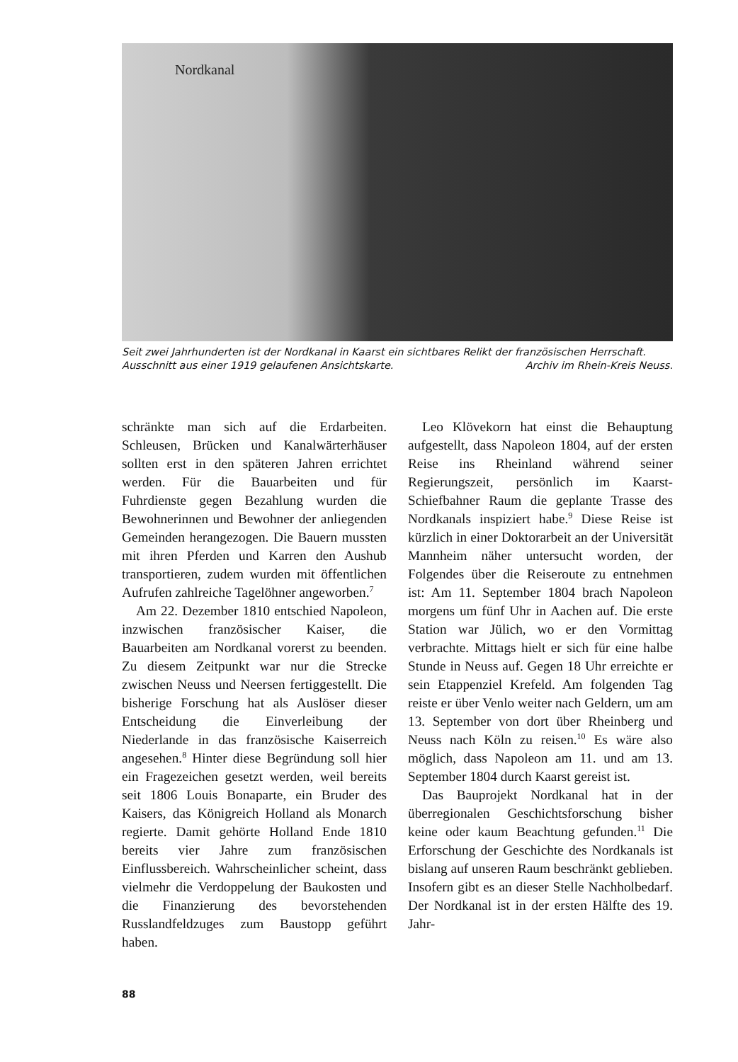Nordkanal
Seit zwei Jahrhunderten ist der Nordkanal in Kaarst ein sichtbares Relikt der französischen Herrschaft.
Ausschnitt aus einer 1919 gelaufenen Ansichtskarte. Archiv im Rhein-Kreis Neuss.
schränkte man sich auf die Erdarbeiten. Schleusen, Brücken und Kanalwärterhäuser sollten erst in den späteren Jahren errichtet werden. Für die Bauarbeiten und für Fuhrdienste gegen Bezahlung wurden die Bewohnerinnen und Bewohner der anliegenden Gemeinden herangezogen. Die Bauern mussten mit ihren Pferden und Karren den Aushub transportieren, zudem wurden mit öffentlichen Aufrufen zahlreiche Tagelöhner angeworben.<sup>7</sup>
Am 22. Dezember 1810 entschied Napoleon, inzwischen französischer Kaiser, die Bauarbeiten am Nordkanal vorerst zu beenden. Zu diesem Zeitpunkt war nur die Strecke zwischen Neuss und Neersen fertiggestellt. Die bisherige Forschung hat als Auslöser dieser Entscheidung die Einverleibung der Niederlande in das französische Kaiserreich angesehen.<sup>8</sup> Hinter diese Begründung soll hier ein Fragezeichen gesetzt werden, weil bereits seit 1806 Louis Bonaparte, ein Bruder des Kaisers, das Königreich Holland als Monarch regierte. Damit gehörte Holland Ende 1810 bereits vier Jahre zum französischen Einflussbereich. Wahrscheinlicher scheint, dass vielmehr die Verdoppelung der Baukosten und die Finanzierung des bevorstehenden Russlandfeldzuges zum Baustopp geführt haben.
Leo Klövekorn hat einst die Behauptung aufgestellt, dass Napoleon 1804, auf der ersten Reise ins Rheinland während seiner Regierungszeit, persönlich im Kaarst-Schiefbahner Raum die geplante Trasse des Nordkanals inspiziert habe.<sup>9</sup> Diese Reise ist kürzlich in einer Doktorarbeit an der Universität Mannheim näher untersucht worden, der Folgendes über die Reiseroute zu entnehmen ist: Am 11. September 1804 brach Napoleon morgens um fünf Uhr in Aachen auf. Die erste Station war Jülich, wo er den Vormittag verbrachte. Mittags hielt er sich für eine halbe Stunde in Neuss auf. Gegen 18 Uhr erreichte er sein Etappenziel Krefeld. Am folgenden Tag reiste er über Venlo weiter nach Geldern, um am 13. September von dort über Rheinberg und Neuss nach Köln zu reisen.<sup>10</sup> Es wäre also möglich, dass Napoleon am 11. und am 13. September 1804 durch Kaarst gereist ist.
Das Bauprojekt Nordkanal hat in der überregionalen Geschichtsforschung bisher keine oder kaum Beachtung gefunden.<sup>11</sup> Die Erforschung der Geschichte des Nordkanals ist bislang auf unseren Raum beschränkt geblieben. Insofern gibt es an dieser Stelle Nachholbedarf. Der Nordkanal ist in der ersten Hälfte des 19. Jahr-
88